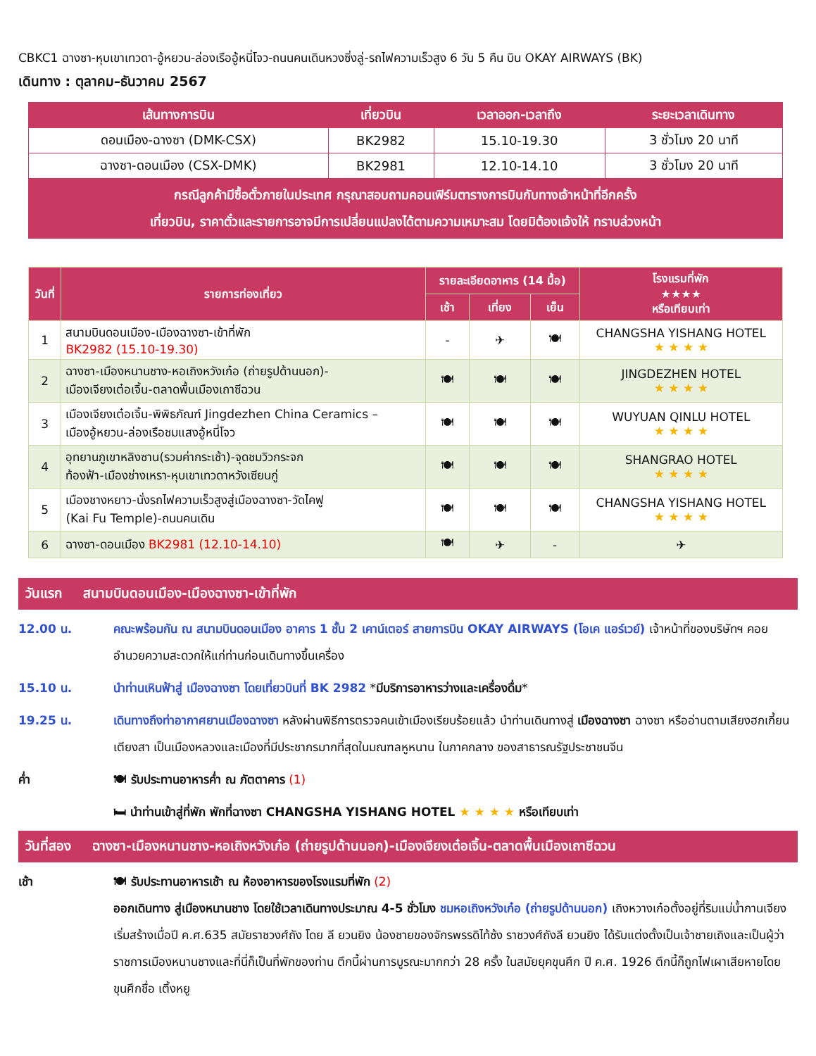CBKC1 ฉางซา-หุบเขาเทวดา-อู้หยวน-ล่องเรืออู้หนี่โจว-ถนนคนเดินหวงซิ่งลู่-รถไฟความเร็วสูง 6 วัน 5 คืน บิน OKAY AIRWAYS (BK)
เดินทาง : ตุลาคม–ธันวาคม 2567
| เส้นทางการบิน | เที่ยวบิน | เวลาออก-เวลาถึง | ระยะเวลาเดินทาง |
| --- | --- | --- | --- |
| ดอนเมือง-ฉางซา (DMK-CSX) | BK2982 | 15.10-19.30 | 3 ชั่วโมง 20 นาที |
| ฉางซา-ดอนเมือง (CSX-DMK) | BK2981 | 12.10-14.10 | 3 ชั่วโมง 20 นาที |
| กรณีลูกค้ามีซื้อตั๋วภายในประเทศ กรุณาสอบถามคอนเฟิร์มตารางการบินกับทางเจ้าหน้าที่อีกครั้ง เที่ยวบิน, ราคาตั๋วและรายการอาจมีการเปลี่ยนแปลงได้ตามความเหมาะสม โดยมิต้องแจ้งให้ ทราบล่วงหน้า | | | |
| วันที่ | รายการท่องเที่ยว | รายละเอียดอาหาร (14 มื้อ) | | | โรงแรมที่พัก ★★★★ หรือเทียบเท่า |
| --- | --- | --- | --- | --- | --- |
| | | เช้า | เที่ยง | เย็น | |
| 1 | สนามบินดอนเมือง-เมืองฉางซา-เข้าที่พัก BK2982 (15.10-19.30) | - | ✈ | 🍽 | CHANGSHA YISHANG HOTEL ★ ★ ★ ★ |
| 2 | ฉางซา-เมืองหนานชาง-หอเถิงหวังเก๋อ (ถ่ายรูปด้านนอก)- เมืองเจียงเต๋อเจิ้น-ตลาดพื้นเมืองเถาซีฉวน | 🍽 | 🍽 | 🍽 | JINGDEZHEN HOTEL ★ ★ ★ ★ |
| 3 | เมืองเจียงเต๋อเจิ้น-พิพิธภัณฑ์ Jingdezhen China Ceramics – เมืองอู้หยวน-ล่องเรือชมแสงอู้หนี่โจว | 🍽 | 🍽 | 🍽 | WUYUAN QINLU HOTEL ★ ★ ★ ★ |
| 4 | อุทยานภูเขาหลิงซาน(รวมค่ากระเช้า)-จุดชมวิวกระจก ท้องฟ้า-เมืองช่างเหรา-หุบเขาเทวดาหวังเซียนกู่ | 🍽 | 🍽 | 🍽 | SHANGRAO HOTEL ★ ★ ★ ★ |
| 5 | เมืองชางหยาว-นั่งรถไฟความเร็วสูงสู่เมืองฉางซา-วัดไคฟู (Kai Fu Temple)-ถนนคนเดิน | 🍽 | 🍽 | 🍽 | CHANGSHA YISHANG HOTEL ★ ★ ★ ★ |
| 6 | ฉางซา-ดอนเมือง BK2981 (12.10-14.10) | 🍽 | ✈ | - | ✈ |
วันแรก สนามบินดอนเมือง-เมืองฉางซา-เข้าที่พัก
12.00 น. คณะพร้อมกัน ณ สนามบินดอนเมือง อาคาร 1 ชั้น 2 เคาน์เตอร์ สายการบิน OKAY AIRWAYS (โอเค แอร์เวย์) เจ้าหน้าที่ของบริษัทฯ คอยอำนวยความสะดวกให้แก่ท่านก่อนเดินทางขึ้นเครื่อง
15.10 น. นำท่านเหินฟ้าสู่ เมืองฉางซา โดยเที่ยวบินที่ BK 2982 *มีบริการอาหารว่างและเครื่องดื่ม*
19.25 น. เดินทางถึงท่าอากาศยานเมืองฉางซา หลังผ่านพิธีการตรวจคนเข้าเมืองเรียบร้อยแล้ว นำท่านเดินทางสู่ เมืองฉางซา ฉางซา หรืออ่านตามเสียงฮกเกี้ยน เตียงสา เป็นเมืองหลวงและเมืองที่มีประชากรมากที่สุดในมณฑลหูหนาน ในภาคกลาง ของสาธารณรัฐประชาชนจีน
ค่ำ 🍽 รับประทานอาหารค่ำ ณ ภัตตาคาร (1)
🛏 นำท่านเข้าสู่ที่พัก พักที่ฉางซา CHANGSHA YISHANG HOTEL ★ ★ ★ ★ หรือเทียบเท่า
วันที่สอง ฉางซา-เมืองหนานชาง-หอเถิงหวังเก๋อ (ถ่ายรูปด้านนอก)-เมืองเจียงเต๋อเจิ้น-ตลาดพื้นเมืองเถาซีฉวน
เช้า 🍽 รับประทานอาหารเช้า ณ ห้องอาหารของโรงแรมที่พัก (2)
ออกเดินทาง สู่เมืองหนานชาง โดยใช้เวลาเดินทางประมาณ 4-5 ชั่วโมง ชมหอเถิงหวังเก๋อ (ถ่ายรูปด้านนอก) เถิงหวางเก๋อตั้งอยู่ที่ริมแม่น้ำกานเจียงเริ่มสร้างเมื่อปี ค.ศ.635 สมัยราชวงศ์ถัง โดย ลี ยวนยิง น้องชายของจักรพรรดิไท้ซ้ง ราชวงศ์ถังลี ยวนยิง ได้รับแต่งตั้งเป็นเจ้าชายเถิงและเป็นผู้ว่าราชการเมืองหนานชางและที่นี่ก็เป็นที่พักของท่าน ตึกนี้ผ่านการบูรณะมากกว่า 28 ครั้ง ในสมัยยุคขุนศึก ปี ค.ศ. 1926 ตึกนี้ก็ถูกไฟเผาเสียหายโดยขุนศึกชื่อ เติ้งหยู